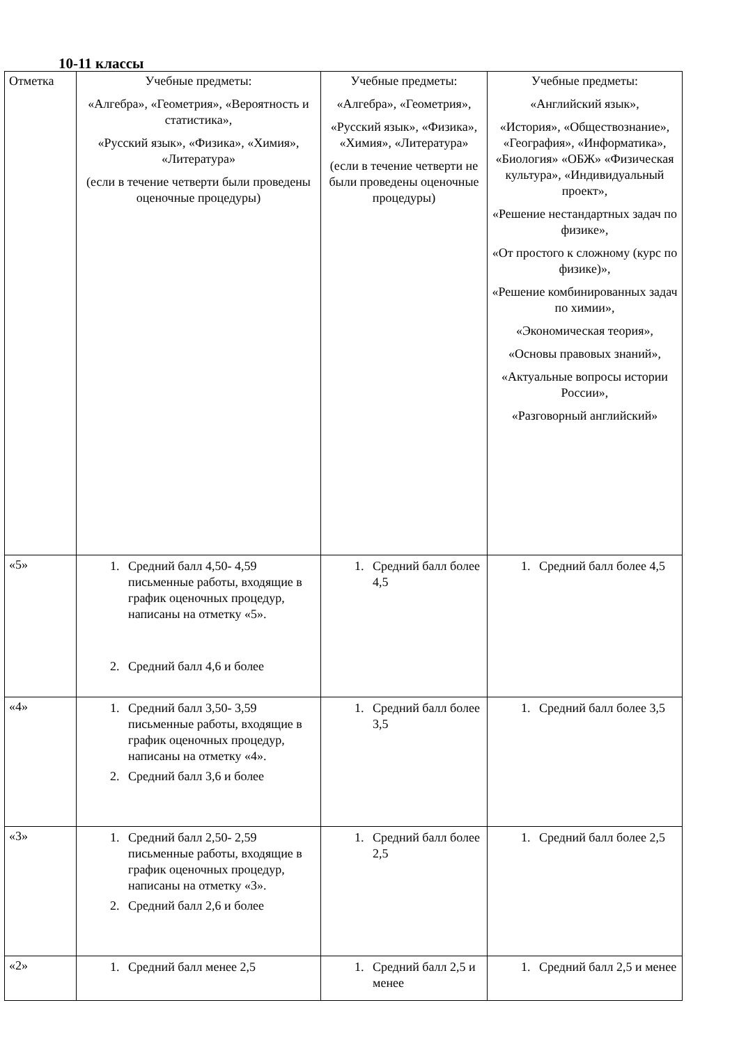10-11 классы
| Отметка | Учебные предметы: «Алгебра», «Геометрия», «Вероятность и статистика», «Русский язык», «Физика», «Химия», «Литература» (если в течение четверти были проведены оценочные процедуры) | Учебные предметы: «Алгебра», «Геометрия», «Русский язык», «Физика», «Химия», «Литература» (если в течение четверти не были проведены оценочные процедуры) | Учебные предметы: «Английский язык», «История», «Обществознание», «География», «Информатика», «Биология» «ОБЖ» «Физическая культура», «Индивидуальный проект», «Решение нестандартных задач по физике», «От простого к сложному (курс по физике)», «Решение комбинированных задач по химии», «Экономическая теория», «Основы правовых знаний», «Актуальные вопросы истории России», «Разговорный английский» |
| «5» | 1. Средний балл 4,50- 4,59 письменные работы, входящие в график оценочных процедур, написаны на отметку «5». 2. Средний балл 4,6 и более | 1. Средний балл более 4,5 | 1. Средний балл более 4,5 |
| «4» | 1. Средний балл 3,50- 3,59 письменные работы, входящие в график оценочных процедур, написаны на отметку «4». 2. Средний балл 3,6 и более | 1. Средний балл более 3,5 | 1. Средний балл более 3,5 |
| «3» | 1. Средний балл 2,50- 2,59 письменные работы, входящие в график оценочных процедур, написаны на отметку «3». 2. Средний балл 2,6 и более | 1. Средний балл более 2,5 | 1. Средний балл более 2,5 |
| «2» | 1. Средний балл менее 2,5 | 1. Средний балл 2,5 и менее | 1. Средний балл 2,5 и менее |